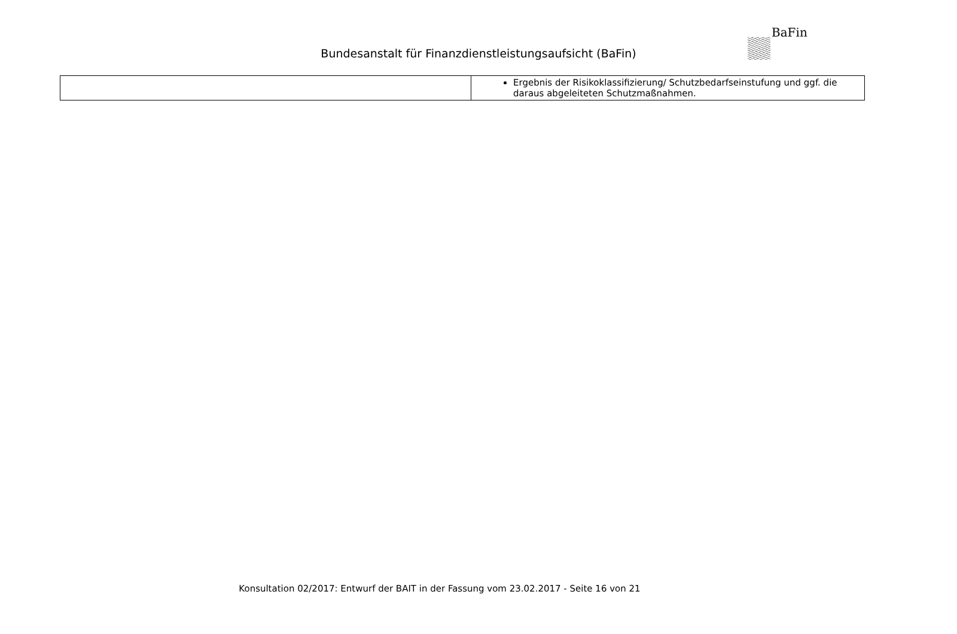BaFin
Bundesanstalt für Finanzdienstleistungsaufsicht (BaFin)
| | Ergebnis der Risikoklassifizierung/ Schutzbedarfseinstufung und ggf. die daraus abgeleiteten Schutzmaßnahmen. |
Konsultation 02/2017: Entwurf der BAIT in der Fassung vom 23.02.2017 - Seite 16 von 21